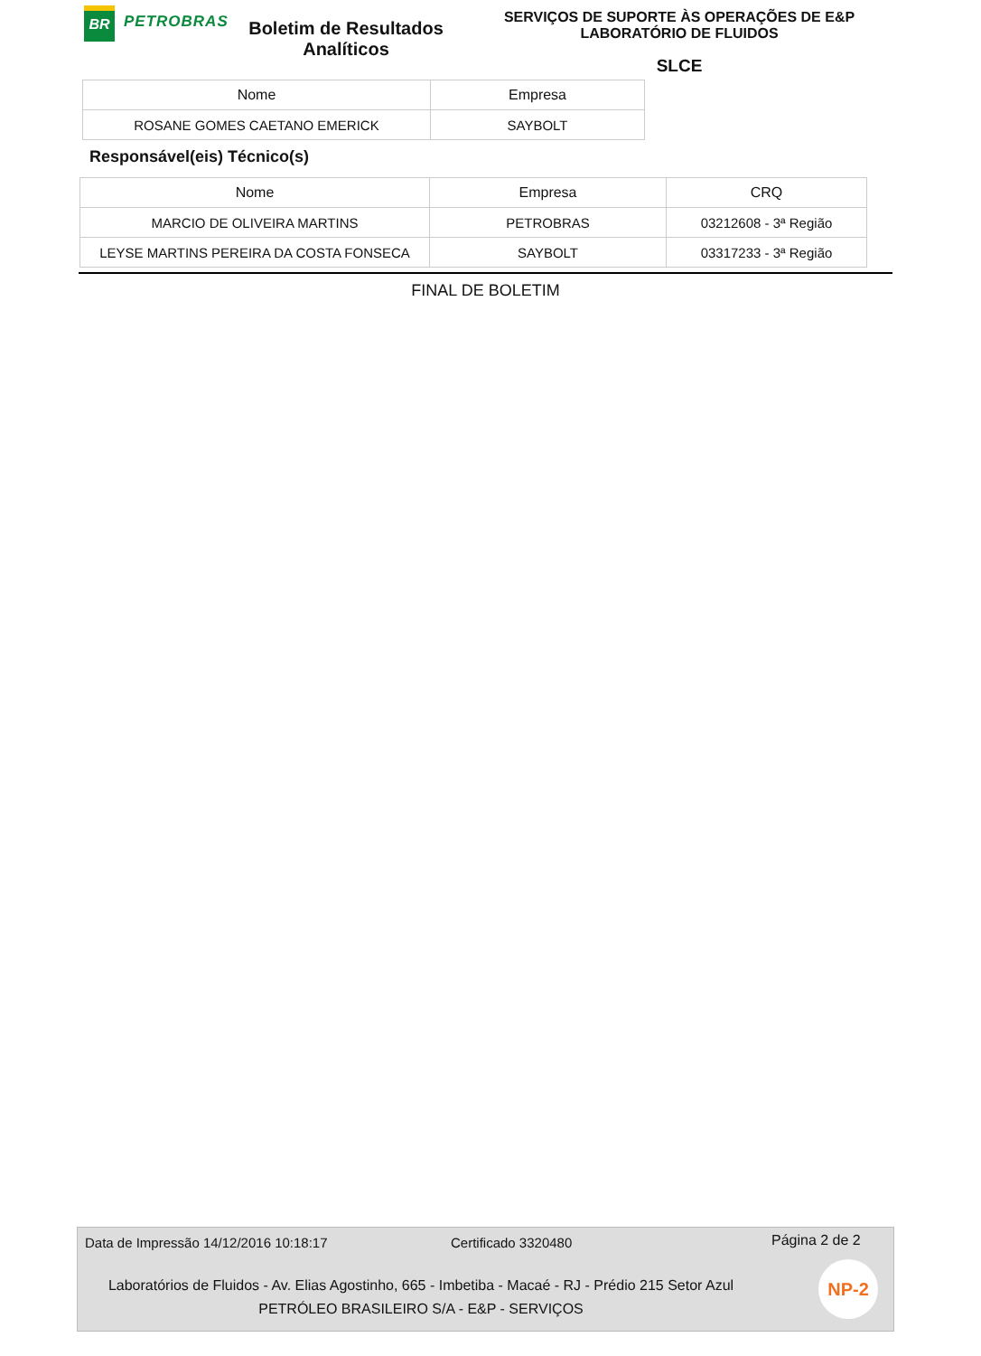BR
PETROBRAS
Boletim de Resultados Analíticos
SERVIÇOS DE SUPORTE ÀS OPERAÇÕES DE E&P
LABORATÓRIO DE FLUIDOS
SLCE
| Nome | Empresa |
| --- | --- |
| ROSANE GOMES CAETANO EMERICK | SAYBOLT |
Responsável(eis) Técnico(s)
| Nome | Empresa | CRQ |
| --- | --- | --- |
| MARCIO DE OLIVEIRA MARTINS | PETROBRAS | 03212608 - 3ª Região |
| LEYSE MARTINS PEREIRA DA COSTA FONSECA | SAYBOLT | 03317233 - 3ª Região |
FINAL DE BOLETIM
Data de Impressão 14/12/2016 10:18:17 Certificado 3320480 Página 2 de 2
Laboratórios de Fluidos - Av. Elias Agostinho, 665 - Imbetiba - Macaé - RJ - Prédio 215 Setor Azul
PETRÓLEO BRASILEIRO S/A - E&P - SERVIÇOS
NP-2